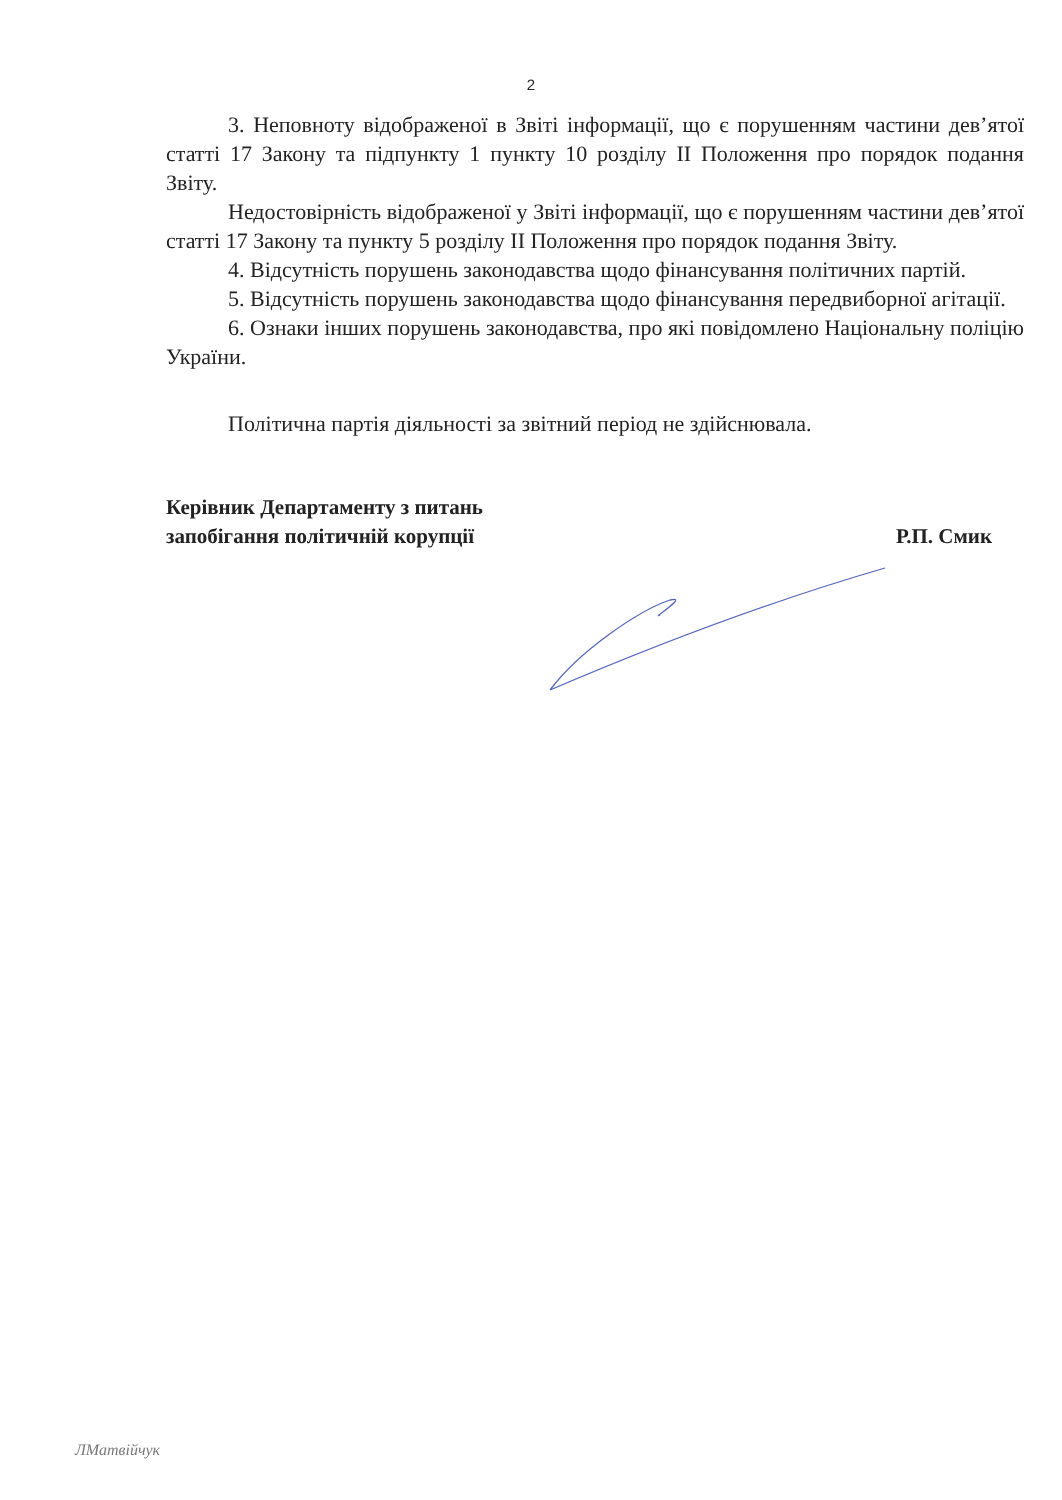2
3. Неповноту відображеної в Звіті інформації, що є порушенням частини дев’ятої статті 17 Закону та підпункту 1 пункту 10 розділу ІІ Положення про порядок подання Звіту.
Недостовірність відображеної у Звіті інформації, що є порушенням частини дев’ятої статті 17 Закону та пункту 5 розділу ІІ Положення про порядок подання Звіту.
4. Відсутність порушень законодавства щодо фінансування політичних партій.
5. Відсутність порушень законодавства щодо фінансування передвиборної агітації.
6. Ознаки інших порушень законодавства, про які повідомлено Національну поліцію України.
Політична партія діяльності за звітний період не здійснювала.
Керівник Департаменту з питань
запобігання політичній корупції
Р.П. Смик
ЛМатвійчук